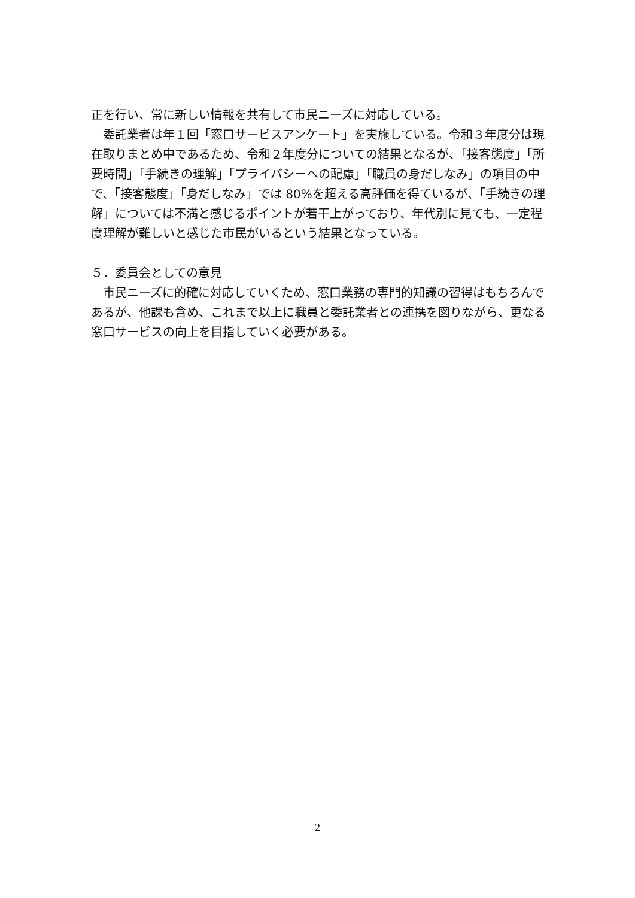正を行い、常に新しい情報を共有して市民ニーズに対応している。
　委託業者は年１回「窓口サービスアンケート」を実施している。令和３年度分は現在取りまとめ中であるため、令和２年度分についての結果となるが、「接客態度」「所要時間」「手続きの理解」「プライバシーへの配慮」「職員の身だしなみ」の項目の中で、「接客態度」「身だしなみ」では 80%を超える高評価を得ているが、「手続きの理解」については不満と感じるポイントが若干上がっており、年代別に見ても、一定程度理解が難しいと感じた市民がいるという結果となっている。
５．委員会としての意見
　市民ニーズに的確に対応していくため、窓口業務の専門的知識の習得はもちろんであるが、他課も含め、これまで以上に職員と委託業者との連携を図りながら、更なる窓口サービスの向上を目指していく必要がある。
2